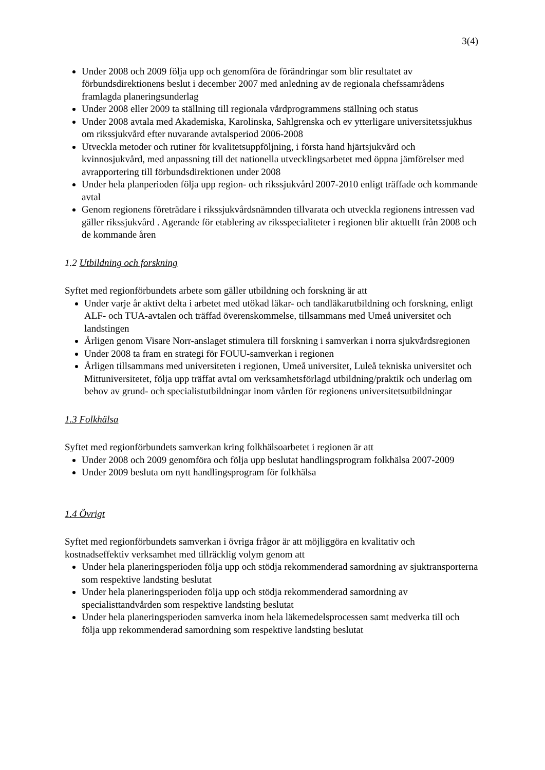3(4)
Under 2008 och 2009 följa upp och genomföra de förändringar som blir resultatet av förbundsdirektionens beslut i december 2007 med anledning av de regionala chefssamrådens framlagda planeringsunderlag
Under 2008 eller 2009 ta ställning till regionala vårdprogrammens ställning och status
Under 2008 avtala med Akademiska, Karolinska, Sahlgrenska och ev ytterligare universitetssjukhus om rikssjukvård efter nuvarande avtalsperiod 2006-2008
Utveckla metoder och rutiner för kvalitetsuppföljning, i första hand hjärtsjukvård och kvinnosjukvård, med anpassning till det nationella utvecklingsarbetet med öppna jämförelser med avrapportering till förbundsdirektionen under 2008
Under hela planperioden följa upp region- och rikssjukvård 2007-2010 enligt träffade och kommande avtal
Genom regionens företrädare i rikssjukvårdsnämnden tillvarata och utveckla regionens intressen vad gäller rikssjukvård . Agerande för etablering av riksspecialiteter i regionen blir aktuellt från 2008 och de kommande åren
1.2 Utbildning och forskning
Syftet med regionförbundets arbete som gäller utbildning och forskning är att
Under varje år aktivt delta i arbetet med utökad läkar- och tandläkarutbildning och forskning, enligt ALF- och TUA-avtalen och träffad överenskommelse, tillsammans med Umeå universitet och landstingen
Årligen genom Visare Norr-anslaget stimulera till forskning i samverkan i norra sjukvårdsregionen
Under 2008 ta fram en strategi för FOUU-samverkan i regionen
Årligen tillsammans med universiteten i regionen, Umeå universitet, Luleå tekniska universitet och Mittuniversitetet, följa upp träffat avtal om verksamhetsförlagd utbildning/praktik och underlag om behov av grund- och specialistutbildningar inom vården för regionens universitetsutbildningar
1.3 Folkhälsa
Syftet med regionförbundets samverkan kring folkhälsoarbetet i regionen är att
Under 2008 och 2009 genomföra och följa upp beslutat handlingsprogram folkhälsa 2007-2009
Under 2009 besluta om nytt handlingsprogram för folkhälsa
1.4 Övrigt
Syftet med regionförbundets samverkan i övriga frågor är att möjliggöra en kvalitativ och kostnadseffektiv verksamhet med tillräcklig volym genom att
Under hela planeringsperioden följa upp och stödja rekommenderad samordning av sjuktransporterna som respektive landsting beslutat
Under hela planeringsperioden följa upp och stödja rekommenderad samordning av specialisttandvården som respektive landsting beslutat
Under hela planeringsperioden samverka inom hela läkemedelsprocessen samt medverka till och följa upp rekommenderad samordning som respektive landsting beslutat